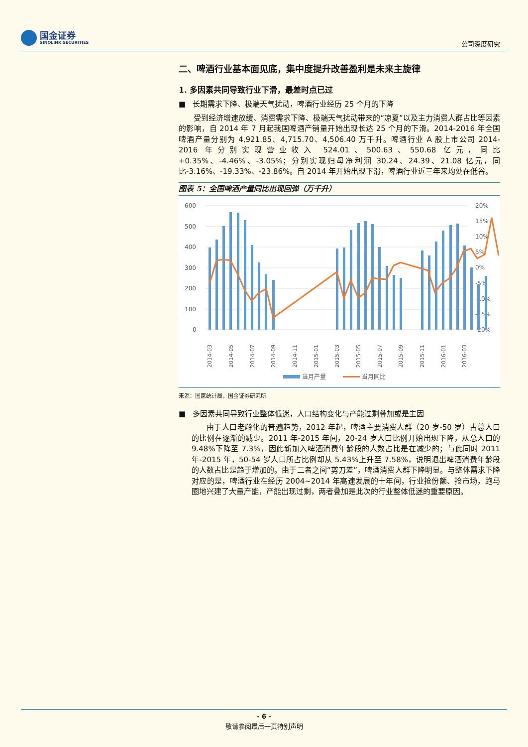国金证券
SINOLINK SECURITIES
公司深度研究
二、啤酒行业基本面见底，集中度提升改善盈利是未来主旋律
1. 多因素共同导致行业下滑，最差时点已过
■ 长期需求下降、极端天气扰动，啤酒行业经历 25 个月的下降
受到经济增速放缓、消费需求下降、极端天气扰动带来的“凉夏”以及主力消费人群占比等因素的影响，自 2014 年 7 月起我国啤酒产销量开始出现长达 25 个月的下滑。2014-2016 年全国啤酒产量分别为 4,921.85、4,715.70、4,506.40 万千升。啤酒行业 A 股上市公司 2014-2016 年分别实现营业收入 524.01、500.63、550.68 亿元，同比+0.35%、-4.46%、-3.05%；分别实现归母净利润 30.24、24.39、21.08 亿元，同比-3.16%、-19.33%、-23.86%。自 2014 年开始出现下滑，啤酒行业近三年来均处在低谷。
图表 5：全国啤酒产量同比出现回弹（万千升）
600
500
400
300
200
100
0
20%
15%
10%
5%
0%
-5%
-10%
-15%
-20%
2014-03
2014-05
2014-07
2014-09
2014-11
2015-01
2015-03
2015-05
2015-07
2015-09
2015-11
2016-01
2016-03
当月产量
当月同比
来源：国家统计局，国金证券研究所
■ 多因素共同导致行业整体低迷，人口结构变化与产能过剩叠加或是主因
由于人口老龄化的普遍趋势，2012 年起，啤酒主要消费人群（20 岁-50 岁）占总人口的比例在逐渐的减少。2011 年-2015 年间，20-24 岁人口比例开始出现下降，从总人口的 9.48%下降至 7.3%，因此新加入啤酒消费年龄段的人数占比是在减少的；与此同时 2011 年-2015 年，50-54 岁人口所占比例却从 5.43%上升至 7.58%，说明退出啤酒消费年龄段的人数占比是趋于增加的。由于二者之间“剪刀差”，啤酒消费人群下降明显。与整体需求下降对应的是，啤酒行业在经历 2004~2014 年高速发展的十年间，行业抢份额、抢市场，跑马圈地兴建了大量产能，产能出现过剩，两者叠加是此次的行业整体低迷的重要原因。
- 6 -
敬请参阅最后一页特别声明